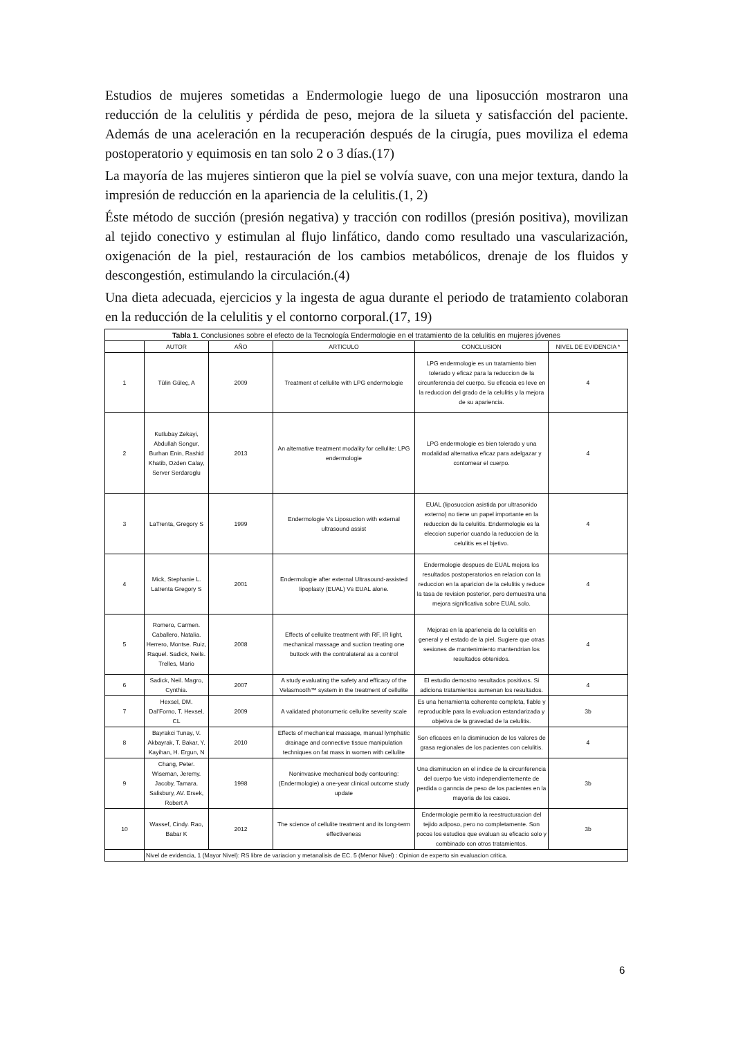Estudios de mujeres sometidas a Endermologie luego de una liposucción mostraron una reducción de la celulitis y pérdida de peso, mejora de la silueta y satisfacción del paciente. Además de una aceleración en la recuperación después de la cirugía, pues moviliza el edema postoperatorio y equimosis en tan solo 2 o 3 días.(17)
La mayoría de las mujeres sintieron que la piel se volvía suave, con una mejor textura, dando la impresión de reducción en la apariencia de la celulitis.(1, 2)
Éste método de succión (presión negativa) y tracción con rodillos (presión positiva), movilizan al tejido conectivo y estimulan al flujo linfático, dando como resultado una vascularización, oxigenación de la piel, restauración de los cambios metabólicos, drenaje de los fluidos y descongestión, estimulando la circulación.(4)
Una dieta adecuada, ejercicios y la ingesta de agua durante el periodo de tratamiento colaboran en la reducción de la celulitis y el contorno corporal.(17, 19)
| Tabla 1 . Conclusiones sobre el efecto de la Tecnología Endermologie en el tratamiento de la celulitis en mujeres jóvenes | | | | | |
| | AUTOR | AÑO | ARTICULO | CONCLUSION | NIVEL DE EVIDENCIA * |
| 1 | Tülin Güleç, A | 2009 | Treatment of cellulite with LPG endermologie | LPG endermologie es un tratamiento bien tolerado y eficaz para la reduccion de la circunferencia del cuerpo. Su eficacia es leve en la reduccion del grado de la celulitis y la mejora de su apariencia. | 4 |
| 2 | Kutlubay Zekayi, Abdullah Songur, Burhan Enin, Rashid Khatib, Ozden Calay, Server Serdaroglu | 2013 | An alternative treatment modality for cellulite: LPG endermologie | LPG endermologie es bien tolerado y una modalidad alternativa eficaz para adelgazar y contornear el cuerpo. | 4 |
| 3 | LaTrenta, Gregory S | 1999 | Endermologie Vs Liposuction with external ultrasound assist | EUAL (liposuccion asistida por ultrasonido externo) no tiene un papel importante en la reduccion de la celulitis. Endermologie es la eleccion superior cuando la reduccion de la celulitis es el bjetivo. | 4 |
| 4 | Mick, Stephanie L. Latrenta Gregory S | 2001 | Endermologie after external Ultrasound-assisted lipoplasty (EUAL) Vs EUAL alone. | Endermologie despues de EUAL mejora los resultados postoperatorios en relacion con la reduccion en la aparicion de la celulitis y reduce la tasa de revision posterior, pero demuestra una mejora significativa sobre EUAL solo. | 4 |
| 5 | Romero, Carmen. Caballero, Natalia. Herrero, Montse. Ruiz, Raquel. Sadick, Neils. Trelles, Mario | 2008 | Effects of cellulite treatment with RF, IR light, mechanical massage and suction treating one buttock with the contralateral as a control | Mejoras en la apariencia de la celulitis en general y el estado de la piel. Sugiere que otras sesiones de mantenimiento mantendrian los resultados obtenidos. | 4 |
| 6 | Sadick, Neil. Magro, Cynthia. | 2007 | A study evaluating the safety and efficacy of the Velasmooth™ system in the treatment of cellulite | El estudio demostro resultados positivos. Si adiciona tratamientos aumenan los resultados. | 4 |
| 7 | Hexsel, DM. Dal’Forno, T. Hexsel, CL | 2009 | A validated photonumeric cellulite severity scale | Es una herramienta coherente completa, fiable y reproducible para la evaluacion estandarizada y objetiva de la gravedad de la celulitis. | 3b |
| 8 | Bayrakci Tunay, V. Akbayrak, T. Bakar, Y. Kayihan, H. Ergun, N | 2010 | Effects of mechanical massage, manual lymphatic drainage and connective tissue manipulation techniques on fat mass in women with cellulite | Son eficaces en la disminucion de los valores de grasa regionales de los pacientes con celulitis. | 4 |
| 9 | Chang, Peter. Wiseman, Jeremy. Jacoby, Tamara. Salisbury, AV. Ersek, Robert A | 1998 | Noninvasive mechanical body contouring:(Endermologie) a one-year clinical outcome study update | Una disminucion en el indice de la circunferencia del cuerpo fue visto independientemente de perdida o ganncia de peso de los pacientes en la mayoria de los casos. | 3b |
| 10 | Wassef, Cindy. Rao, Babar K | 2012 | The science of cellulite treatment and its long-term effectiveness | Endermologie permitio la reestructuracion del tejido adiposo, pero no completamente. Son pocos los estudios que evaluan su eficacio solo y combinado con otros tratamientos. | 3b |
| | Nivel de evidencia, 1 (Mayor Nivel): RS libre de variacion y metanalisis de EC. 5 (Menor Nivel) : Opinion de experto sin evaluacion critica. | | | | |
6